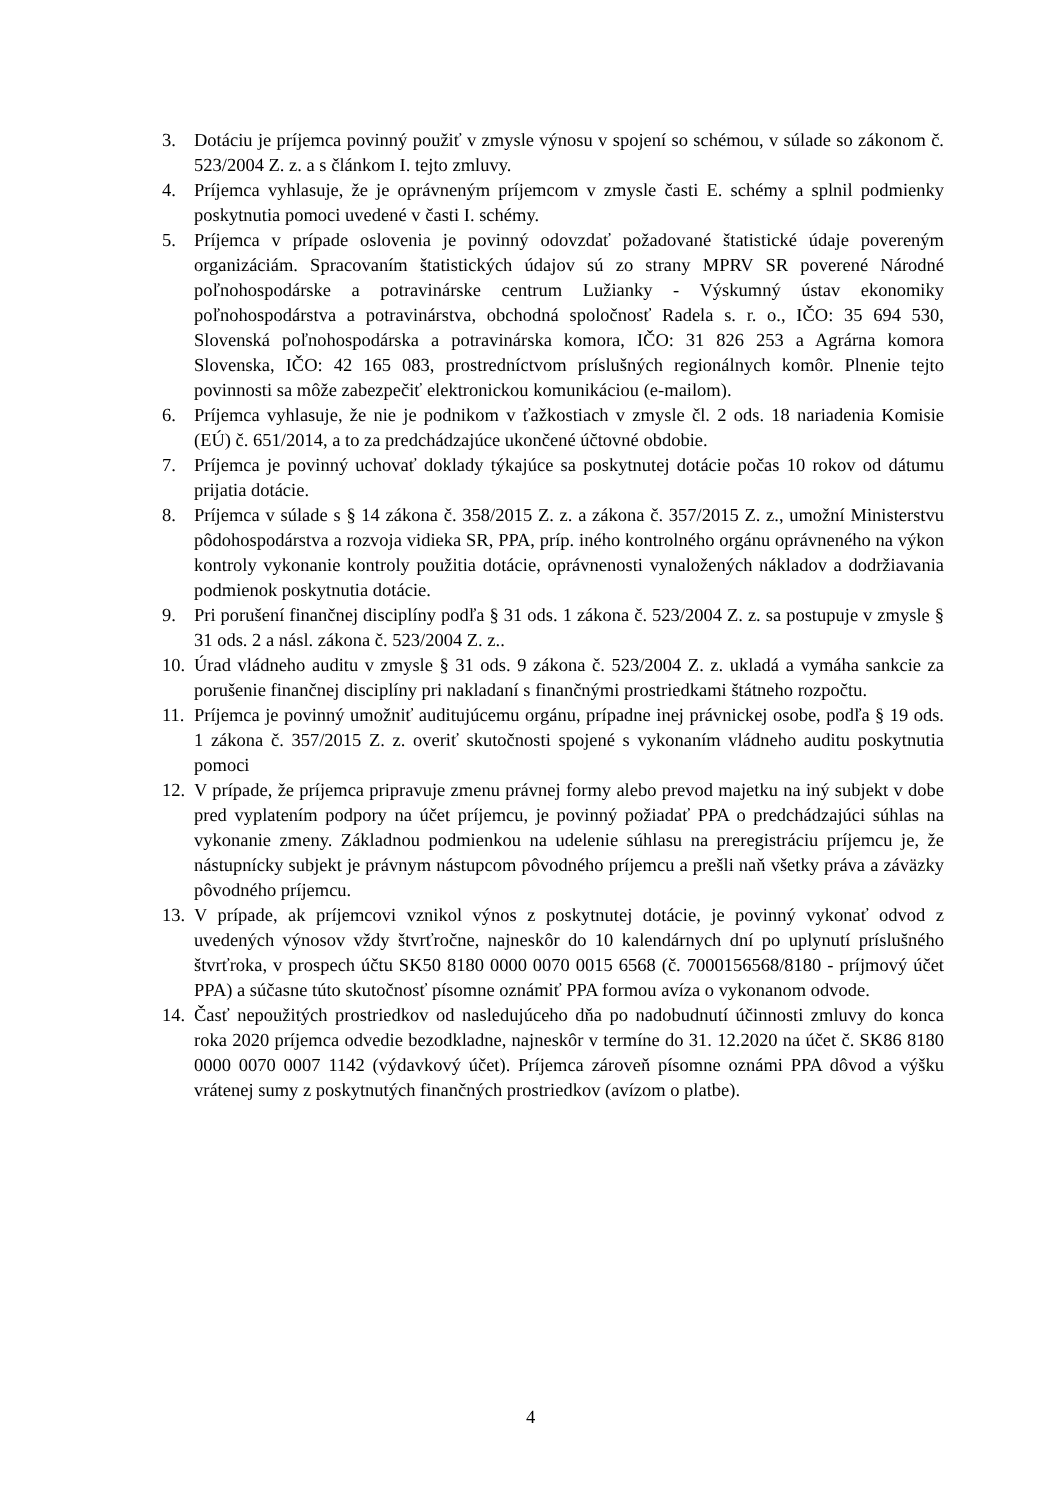3. Dotáciu je príjemca povinný použiť v zmysle výnosu v spojení so schémou, v súlade so zákonom č. 523/2004 Z. z. a s článkom I. tejto zmluvy.
4. Príjemca vyhlasuje, že je oprávneným príjemcom v zmysle časti E. schémy a splnil podmienky poskytnutia pomoci uvedené v časti I. schémy.
5. Príjemca v prípade oslovenia je povinný odovzdať požadované štatistické údaje povereným organizáciám. Spracovaním štatistických údajov sú zo strany MPRV SR poverené Národné poľnohospodárske a potravinárske centrum Lužianky - Výskumný ústav ekonomiky poľnohospodárstva a potravinárstva, obchodná spoločnosť Radela s. r. o., IČO: 35 694 530, Slovenská poľnohospodárska a potravinárska komora, IČO: 31 826 253 a Agrárna komora Slovenska, IČO: 42 165 083, prostredníctvom príslušných regionálnych komôr. Plnenie tejto povinnosti sa môže zabezpečiť elektronickou komunikáciou (e-mailom).
6. Príjemca vyhlasuje, že nie je podnikom v ťažkostiach v zmysle čl. 2 ods. 18 nariadenia Komisie (EÚ) č. 651/2014, a to za predchádzajúce ukončené účtovné obdobie.
7. Príjemca je povinný uchovať doklady týkajúce sa poskytnutej dotácie počas 10 rokov od dátumu prijatia dotácie.
8. Príjemca v súlade s § 14 zákona č. 358/2015 Z. z. a zákona č. 357/2015 Z. z., umožní Ministerstvu pôdohospodárstva a rozvoja vidieka SR, PPA, príp. iného kontrolného orgánu oprávneného na výkon kontroly vykonanie kontroly použitia dotácie, oprávnenosti vynaložených nákladov a dodržiavania podmienok poskytnutia dotácie.
9. Pri porušení finančnej disciplíny podľa § 31 ods. 1 zákona č. 523/2004 Z. z. sa postupuje v zmysle § 31 ods. 2 a násl. zákona č. 523/2004 Z. z..
10. Úrad vládneho auditu v zmysle § 31 ods. 9 zákona č. 523/2004 Z. z. ukladá a vymáha sankcie za porušenie finančnej disciplíny pri nakladaní s finančnými prostriedkami štátneho rozpočtu.
11. Príjemca je povinný umožniť auditujúcemu orgánu, prípadne inej právnickej osobe, podľa § 19 ods. 1 zákona č. 357/2015 Z. z. overiť skutočnosti spojené s vykonaním vládneho auditu poskytnutia pomoci
12. V prípade, že príjemca pripravuje zmenu právnej formy alebo prevod majetku na iný subjekt v dobe pred vyplatením podpory na účet príjemcu, je povinný požiadať PPA o predchádzajúci súhlas na vykonanie zmeny. Základnou podmienkou na udelenie súhlasu na preregistráciu príjemcu je, že nástupnícky subjekt je právnym nástupcom pôvodného príjemcu a prešli naň všetky práva a záväzky pôvodného príjemcu.
13. V prípade, ak príjemcovi vznikol výnos z poskytnutej dotácie, je povinný vykonať odvod z uvedených výnosov vždy štvrťročne, najneskôr do 10 kalendárnych dní po uplynutí príslušného štvrťroka, v prospech účtu SK50 8180 0000 0070 0015 6568 (č. 7000156568/8180 - príjmový účet PPA) a súčasne túto skutočnosť písomne oznámiť PPA formou avíza o vykonanom odvode.
14. Časť nepoužitých prostriedkov od nasledujúceho dňa po nadobudnutí účinnosti zmluvy do konca roka 2020 príjemca odvedie bezodkladne, najneskôr v termíne do 31. 12.2020 na účet č. SK86 8180 0000 0070 0007 1142 (výdavkový účet). Príjemca zároveň písomne oznámi PPA dôvod a výšku vrátenej sumy z poskytnutých finančných prostriedkov (avízom o platbe).
4